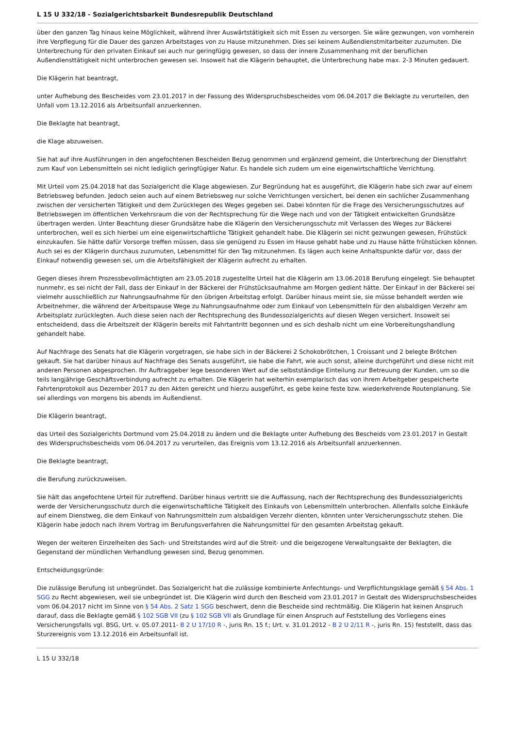L 15 U 332/18 - Sozialgerichtsbarkeit Bundesrepublik Deutschland
über den ganzen Tag hinaus keine Möglichkeit, während ihrer Auswärtstätigkeit sich mit Essen zu versorgen. Sie wäre gezwungen, von vornherein ihre Verpflegung für die Dauer des ganzen Arbeitstages von zu Hause mitzunehmen. Dies sei keinem Außendienstmitarbeiter zuzumuten. Die Unterbrechung für den privaten Einkauf sei auch nur geringfügig gewesen, so dass der innere Zusammenhang mit der beruflichen Außendiensttätigkeit nicht unterbrochen gewesen sei. Insoweit hat die Klägerin behauptet, die Unterbrechung habe max. 2-3 Minuten gedauert.
Die Klägerin hat beantragt,
unter Aufhebung des Bescheides vom 23.01.2017 in der Fassung des Widerspruchsbescheides vom 06.04.2017 die Beklagte zu verurteilen, den Unfall vom 13.12.2016 als Arbeitsunfall anzuerkennen.
Die Beklagte hat beantragt,
die Klage abzuweisen.
Sie hat auf ihre Ausführungen in den angefochtenen Bescheiden Bezug genommen und ergänzend gemeint, die Unterbrechung der Dienstfahrt zum Kauf von Lebensmitteln sei nicht lediglich geringfügiger Natur. Es handele sich zudem um eine eigenwirtschaftliche Verrichtung.
Mit Urteil vom 25.04.2018 hat das Sozialgericht die Klage abgewiesen. Zur Begründung hat es ausgeführt, die Klägerin habe sich zwar auf einem Betriebsweg befunden. Jedoch seien auch auf einem Betriebsweg nur solche Verrichtungen versichert, bei denen ein sachlicher Zusammenhang zwischen der versicherten Tätigkeit und dem Zurücklegen des Weges gegeben sei. Dabei könnten für die Frage des Versicherungsschutzes auf Betriebswegen im öffentlichen Verkehrsraum die von der Rechtsprechung für die Wege nach und von der Tätigkeit entwickelten Grundsätze übertragen werden. Unter Beachtung dieser Grundsätze habe die Klägerin den Versicherungsschutz mit Verlassen des Weges zur Bäckerei unterbrochen, weil es sich hierbei um eine eigenwirtschaftliche Tätigkeit gehandelt habe. Die Klägerin sei nicht gezwungen gewesen, Frühstück einzukaufen. Sie hätte dafür Vorsorge treffen müssen, dass sie genügend zu Essen im Hause gehabt habe und zu Hause hätte frühstücken können. Auch sei es der Klägerin durchaus zuzumuten, Lebensmittel für den Tag mitzunehmen. Es lägen auch keine Anhaltspunkte dafür vor, dass der Einkauf notwendig gewesen sei, um die Arbeitsfähigkeit der Klägerin aufrecht zu erhalten.
Gegen dieses ihrem Prozessbevollmächtigten am 23.05.2018 zugestellte Urteil hat die Klägerin am 13.06.2018 Berufung eingelegt. Sie behauptet nunmehr, es sei nicht der Fall, dass der Einkauf in der Bäckerei der Frühstücksaufnahme am Morgen gedient hätte. Der Einkauf in der Bäckerei sei vielmehr ausschließlich zur Nahrungsaufnahme für den übrigen Arbeitstag erfolgt. Darüber hinaus meint sie, sie müsse behandelt werden wie Arbeitnehmer, die während der Arbeitspause Wege zu Nahrungsaufnahme oder zum Einkauf von Lebensmitteln für den alsbaldigen Verzehr am Arbeitsplatz zurücklegten. Auch diese seien nach der Rechtsprechung des Bundessozialgerichts auf diesen Wegen versichert. Insoweit sei entscheidend, dass die Arbeitszeit der Klägerin bereits mit Fahrtantritt begonnen und es sich deshalb nicht um eine Vorbereitungshandlung gehandelt habe.
Auf Nachfrage des Senats hat die Klägerin vorgetragen, sie habe sich in der Bäckerei 2 Schokobrötchen, 1 Croissant und 2 belegte Brötchen gekauft. Sie hat darüber hinaus auf Nachfrage des Senats ausgeführt, sie habe die Fahrt, wie auch sonst, alleine durchgeführt und diese nicht mit anderen Personen abgesprochen. Ihr Auftraggeber lege besonderen Wert auf die selbstständige Einteilung zur Betreuung der Kunden, um so die teils langjährige Geschäftsverbindung aufrecht zu erhalten. Die Klägerin hat weiterhin exemplarisch das von ihrem Arbeitgeber gespeicherte Fahrtenprotokoll aus Dezember 2017 zu den Akten gereicht und hierzu ausgeführt, es gebe keine feste bzw. wiederkehrende Routenplanung. Sie sei allerdings von morgens bis abends im Außendienst.
Die Klägerin beantragt,
das Urteil des Sozialgerichts Dortmund vom 25.04.2018 zu ändern und die Beklagte unter Aufhebung des Bescheids vom 23.01.2017 in Gestalt des Widerspruchsbescheids vom 06.04.2017 zu verurteilen, das Ereignis vom 13.12.2016 als Arbeitsunfall anzuerkennen.
Die Beklagte beantragt,
die Berufung zurückzuweisen.
Sie hält das angefochtene Urteil für zutreffend. Darüber hinaus vertritt sie die Auffassung, nach der Rechtsprechung des Bundessozialgerichts werde der Versicherungsschutz durch die eigenwirtschaftliche Tätigkeit des Einkaufs von Lebensmitteln unterbrochen. Allenfalls solche Einkäufe auf einem Dienstweg, die dem Einkauf von Nahrungsmitteln zum alsbaldigen Verzehr dienten, könnten unter Versicherungsschutz stehen. Die Klägerin habe jedoch nach ihrem Vortrag im Berufungsverfahren die Nahrungsmittel für den gesamten Arbeitstag gekauft.
Wegen der weiteren Einzelheiten des Sach- und Streitstandes wird auf die Streit- und die beigezogene Verwaltungsakte der Beklagten, die Gegenstand der mündlichen Verhandlung gewesen sind, Bezug genommen.
Entscheidungsgründe:
Die zulässige Berufung ist unbegründet. Das Sozialgericht hat die zulässige kombinierte Anfechtungs- und Verpflichtungsklage gemäß § 54 Abs. 1 SGG zu Recht abgewiesen, weil sie unbegründet ist. Die Klägerin wird durch den Bescheid vom 23.01.2017 in Gestalt des Widerspruchsbescheides vom 06.04.2017 nicht im Sinne von § 54 Abs. 2 Satz 1 SGG beschwert, denn die Bescheide sind rechtmäßig. Die Klägerin hat keinen Anspruch darauf, dass die Beklagte gemäß § 102 SGB VII (zu § 102 SGB VII als Grundlage für einen Anspruch auf Feststellung des Vorliegens eines Versicherungsfalls vgl. BSG, Urt. v. 05.07.2011- B 2 U 17/10 R -, juris Rn. 15 f.; Urt. v. 31.01.2012 - B 2 U 2/11 R -, juris Rn. 15) feststellt, dass das Sturzereignis vom 13.12.2016 ein Arbeitsunfall ist.
L 15 U 332/18